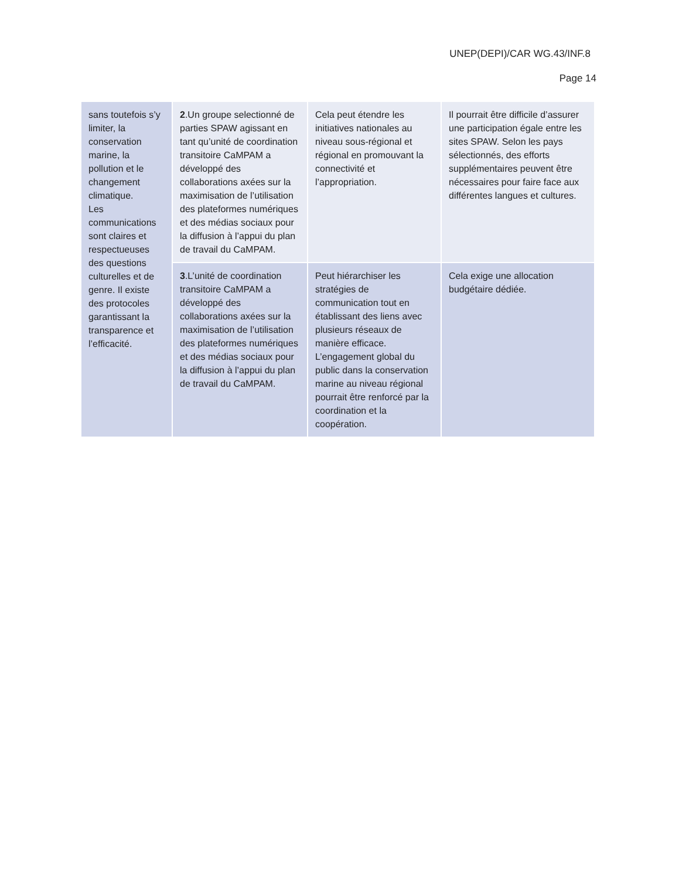UNEP(DEPI)/CAR WG.43/INF.8
Page 14
| sans toutefois s’y limiter, la conservation marine, la pollution et le changement climatique. Les communications sont claires et respectueuses des questions culturelles et de genre. Il existe des protocoles garantissant la transparence et l’efficacité. | 2 .Un groupe selectionné de parties SPAW agissant en tant qu’unité de coordination transitoire CaMPAM a développé des collaborations axées sur la maximisation de l’utilisation des plateformes numériques et des médias sociaux pour la diffusion à l’appui du plan de travail du CaMPAM. | Cela peut étendre les initiatives nationales au niveau sous-régional et régional en promouvant la connectivité et l’appropriation. | Il pourrait être difficile d’assurer une participation égale entre les sites SPAW. Selon les pays sélectionnés, des efforts supplémentaires peuvent être nécessaires pour faire face aux différentes langues et cultures. |
| | 3 .L’unité de coordination transitoire CaMPAM a développé des collaborations axées sur la maximisation de l’utilisation des plateformes numériques et des médias sociaux pour la diffusion à l’appui du plan de travail du CaMPAM. | Peut hiérarchiser les stratégies de communication tout en établissant des liens avec plusieurs réseaux de manière efficace. L’engagement global du public dans la conservation marine au niveau régional pourrait être renforcé par la coordination et la coopération. | Cela exige une allocation budgétaire dédiée. |